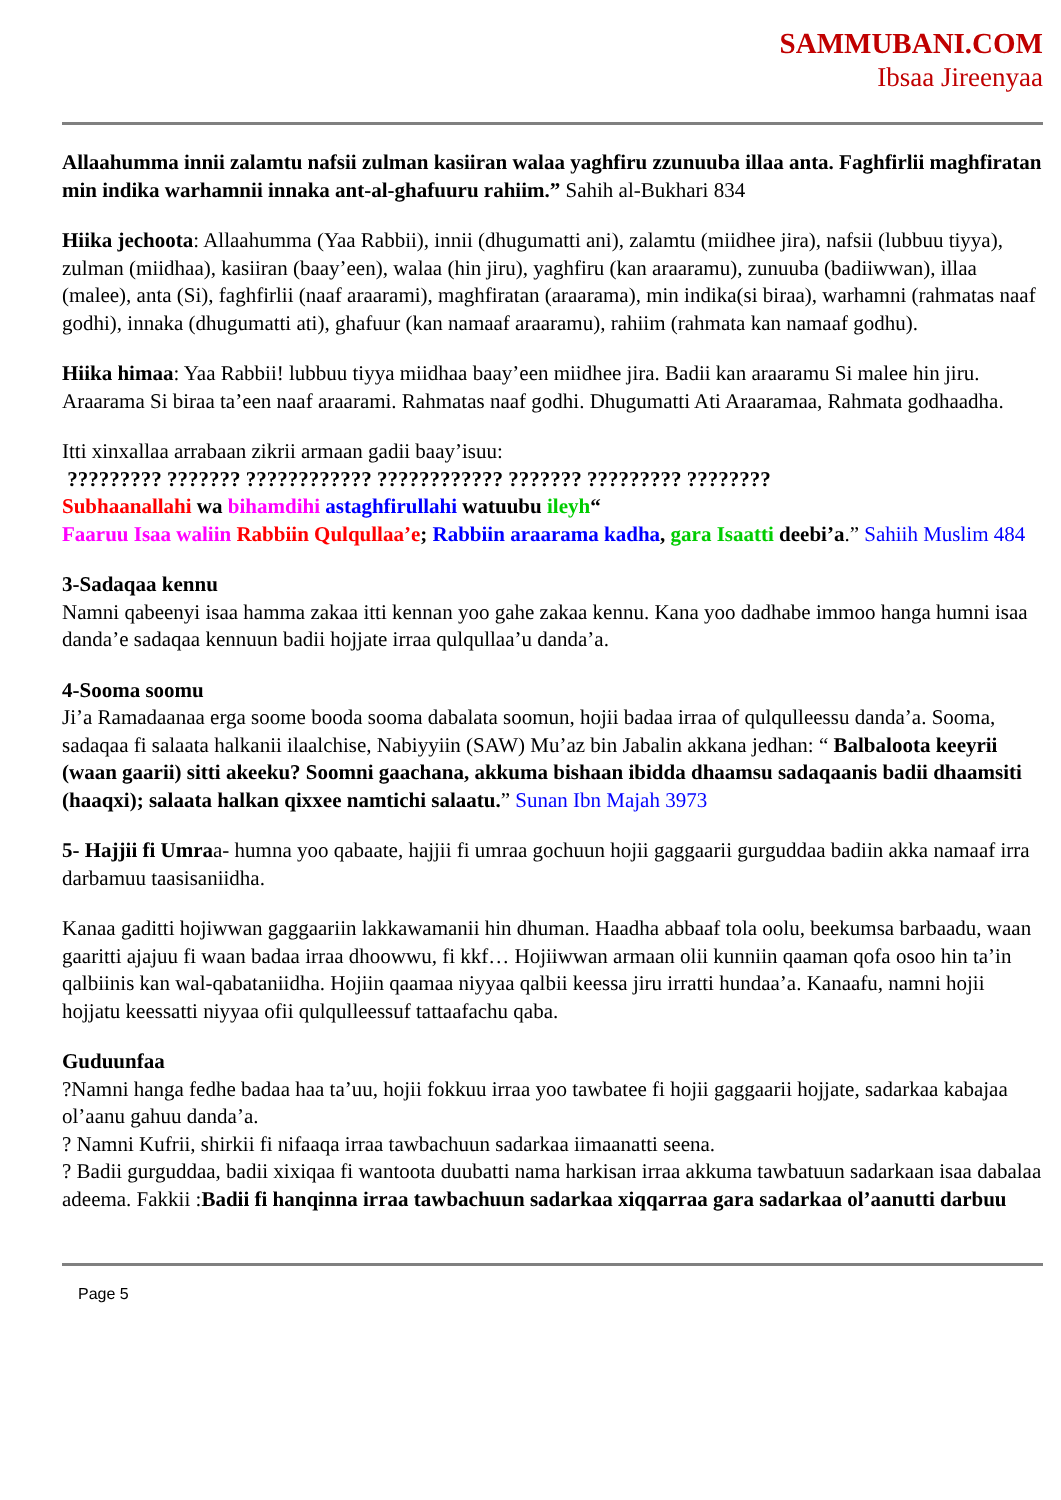SAMMUBANI.COM
Ibsaa Jireenyaa
Allaahumma innii zalamtu nafsii zulman kasiiran walaa yaghfiru zzunuuba illaa anta. Faghfirlii maghfiratan min indika warhamnii innaka ant-al-ghafuuru rahiim.” Sahih al-Bukhari 834
Hiika jechoota: Allaahumma (Yaa Rabbii), innii (dhugumatti ani), zalamtu (miidhee jira), nafsii (lubbuu tiyya), zulman (miidhaa), kasiiran (baay’een), walaa (hin jiru), yaghfiru (kan araaramu), zunuuba (badiiwwan), illaa (malee), anta (Si), faghfirlii (naaf araarami), maghfiratan (araarama), min indika(si biraa), warhamni (rahmatas naaf godhi), innaka (dhugumatti ati), ghafuur (kan namaaf araaramu), rahiim (rahmata kan namaaf godhu).
Hiika himaa: Yaa Rabbii! lubbuu tiyya miidhaa baay’een miidhee jira. Badii kan araaramu Si malee hin jiru. Araarama Si biraa ta’een naaf araarami. Rahmatas naaf godhi. Dhugumatti Ati Araaramaa, Rahmata godhaadha.
Itti xinxallaa arrabaan zikrii armaan gadii baay’isuu:
????????? ??????? ???????????? ???????????? ??????? ????????? ????????
Subhaanallahi wa bihamdihi astaghfirullahi watuubu ileyh“
Faaruu Isaa waliin Rabbiin Qulqullaa’e; Rabbiin araarama kadha, gara Isaatti deebi’a.” Sahiih Muslim 484
3-Sadaqaa kennu
Namni qabeenyi isaa hamma zakaa itti kennan yoo gahe zakaa kennu. Kana yoo dadhabe immoo hanga humni isaa danda’e sadaqaa kennuun badii hojjate irraa qulqullaa’u danda’a.
4-Sooma soomu
Ji’a Ramadaanaa erga soome booda sooma dabalata soomun, hojii badaa irraa of qulqulleessu danda’a. Sooma, sadaqaa fi salaata halkanii ilaalchise, Nabiyyiin (SAW) Mu’az bin Jabalin akkana jedhan: “ Balbaloota keeyrii (waan gaarii) sitti akeeku? Soomni gaachana, akkuma bishaan ibidda dhaamsu sadaqaanis badii dhaamsiti (haaqxi); salaata halkan qixxee namtichi salaatu.” Sunan Ibn Majah 3973
5- Hajjii fi Umraa- humna yoo qabaate, hajjii fi umraa gochuun hojii gaggaarii gurguddaa badiin akka namaaf irra darbamuu taasisaniidha.
Kanaa gaditti hojiwwan gaggaariin lakkawamanii hin dhuman. Haadha abbaaf tola oolu, beekumsa barbaadu, waan gaaritti ajajuu fi waan badaa irraa dhoowwu, fi kkf… Hojiiwwan armaan olii kunniin qaaman qofa osoo hin ta’in qalbiinis kan wal-qabataniidha. Hojiin qaamaa niyyaa qalbii keessa jiru irratti hundaa’a. Kanaafu, namni hojii hojjatu keessatti niyyaa ofii qulqulleessuf tattaafachu qaba.
Guduunfaa
?Namni hanga fedhe badaa haa ta’uu, hojii fokkuu irraa yoo tawbatee fi hojii gaggaarii hojjate, sadarkaa kabajaa ol’aanu gahuu danda’a.
? Namni Kufrii, shirkii fi nifaaqa irraa tawbachuun sadarkaa iimaanatti seena.
? Badii gurguddaa, badii xixiqaa fi wantoota duubatti nama harkisan irraa akkuma tawbatuun sadarkaan isaa dabalaa adeema. Fakkii :Badii fi hanqinna irraa tawbachuun sadarkaa xiqqarraa gara sadarkaa ol’aanutti darbuu
Page 5